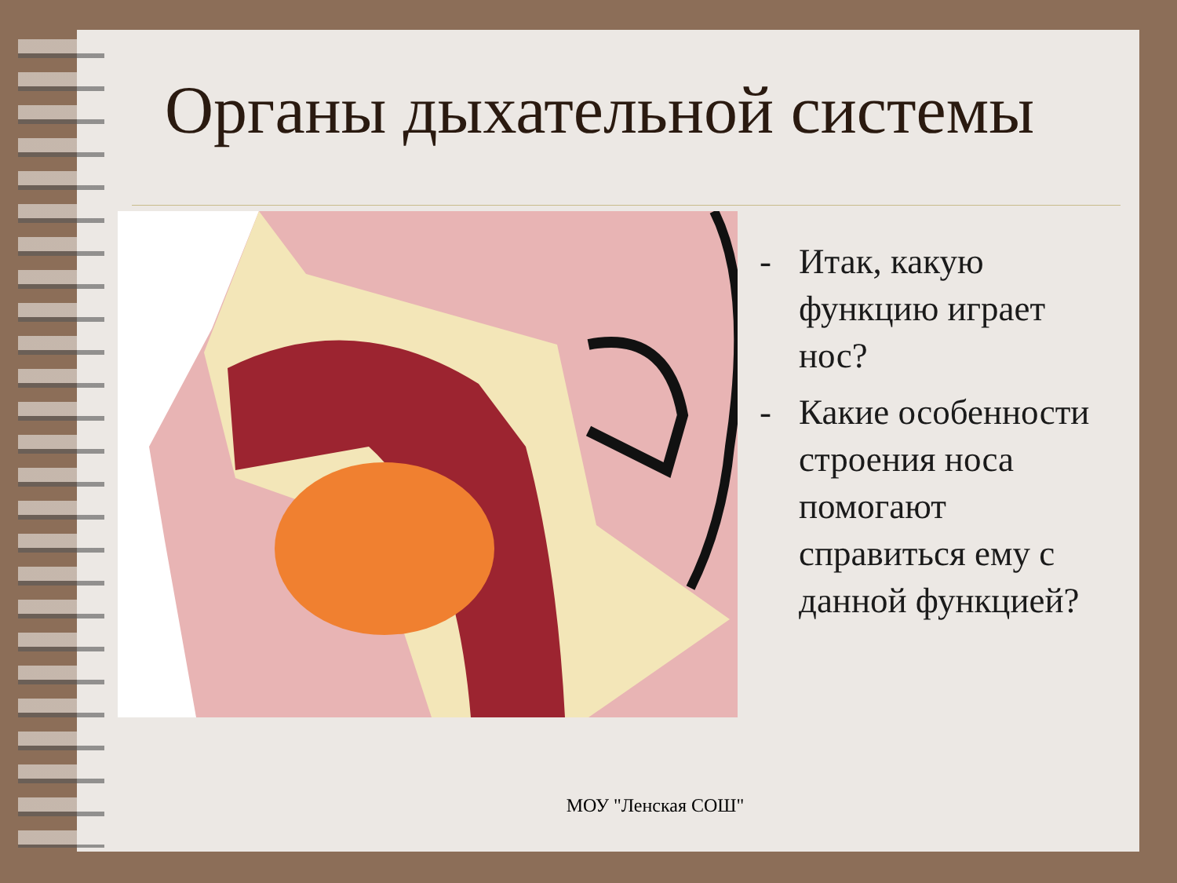Органы дыхательной системы
- Итак, какую функцию играет нос?
- Какие особенности строения носа помогают справиться ему с данной функцией?
МОУ "Ленская СОШ"